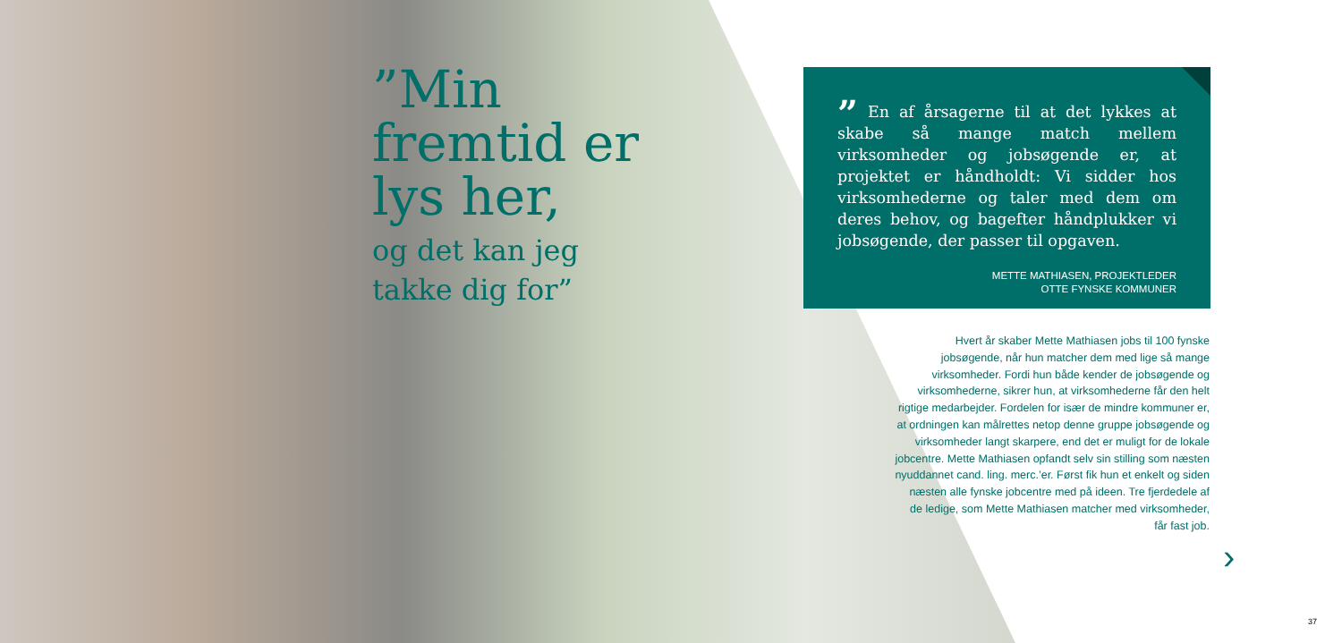”Min fremtid er lys her,
og det kan jeg takke dig for”
” En af årsagerne til at det lykkes at skabe så mange match mellem virksomheder og jobsøgende er, at projektet er håndholdt: Vi sidder hos virksomhederne og taler med dem om deres behov, og bagefter håndplukker vi jobsøgende, der passer til opgaven.
METTE MATHIASEN, PROJEKTLEDER
OTTE FYNSKE KOMMUNER
Hvert år skaber Mette Mathiasen jobs til 100 fynske jobsøgende, når hun matcher dem med lige så mange virksomheder. Fordi hun både kender de jobsøgende og virksomhederne, sikrer hun, at virksomhederne får den helt rigtige medarbejder. Fordelen for især de mindre kommuner er, at ordningen kan målrettes netop denne gruppe jobsøgende og virksomheder langt skarpere, end det er muligt for de lokale jobcentre. Mette Mathiasen opfandt selv sin stilling som næsten nyuddannet cand. ling. merc.’er. Først fik hun et enkelt og siden næsten alle fynske jobcentre med på ideen. Tre fjerdedele af de ledige, som Mette Mathiasen matcher med virksomheder, får fast job.
›
37